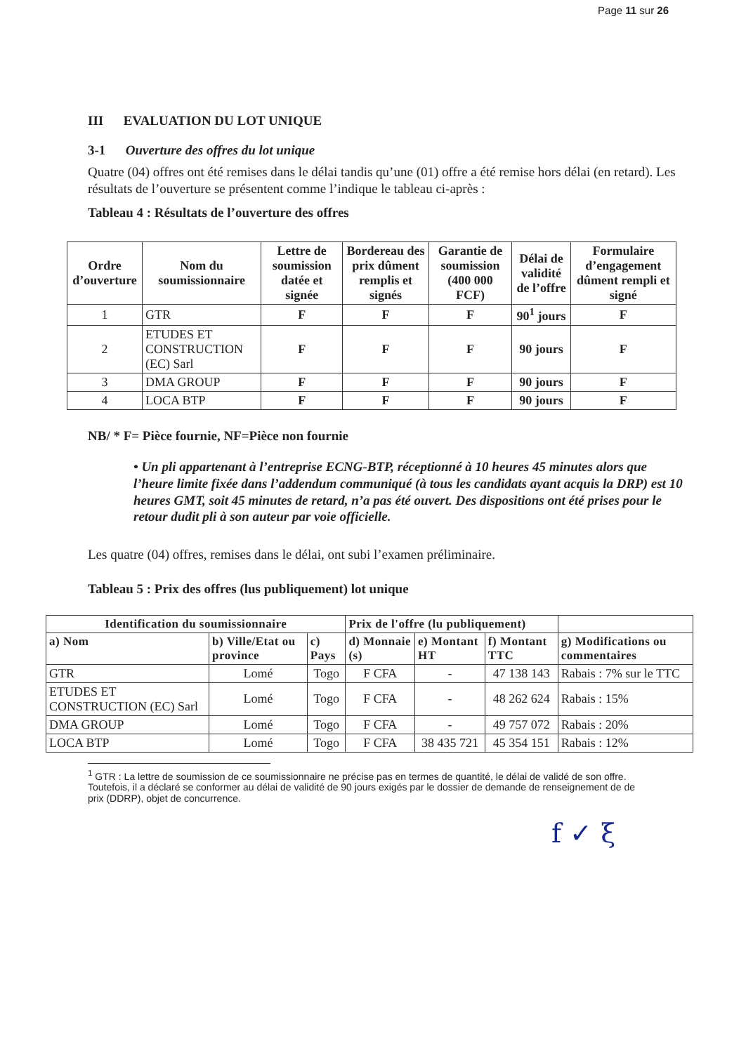Page 11 sur 26
III EVALUATION DU LOT UNIQUE
3-1 Ouverture des offres du lot unique
Quatre (04) offres ont été remises dans le délai tandis qu’une (01) offre a été remise hors délai (en retard). Les résultats de l’ouverture se présentent comme l’indique le tableau ci-après :
Tableau 4 : Résultats de l’ouverture des offres
| Ordre d’ouverture | Nom du soumissionnaire | Lettre de soumission datée et signée | Bordereau des prix dûment remplis et signés | Garantie de soumission (400 000 FCF) | Délai de validité de l’offre | Formulaire d’engagement dûment rempli et signé |
| --- | --- | --- | --- | --- | --- | --- |
| 1 | GTR | F | F | F | 90<sup>1</sup> jours | F |
| 2 | ETUDES ET CONSTRUCTION (EC) Sarl | F | F | F | 90 jours | F |
| 3 | DMA GROUP | F | F | F | 90 jours | F |
| 4 | LOCA BTP | F | F | F | 90 jours | F |
NB/ * F= Pièce fournie, NF=Pièce non fournie
• Un pli appartenant à l’entreprise ECNG-BTP, réceptionné à 10 heures 45 minutes alors que l’heure limite fixée dans l’addendum communiqué (à tous les candidats ayant acquis la DRP) est 10 heures GMT, soit 45 minutes de retard, n’a pas été ouvert. Des dispositions ont été prises pour le retour dudit pli à son auteur par voie officielle.
Les quatre (04) offres, remises dans le délai, ont subi l’examen préliminaire.
Tableau 5 : Prix des offres (lus publiquement) lot unique
| Identification du soumissionnaire | | | Prix de l'offre (lu publiquement) | | | |
| --- | --- | --- | --- | --- | --- | --- |
| a) Nom | b) Ville/Etat ou province | c) Pays | d) Monnaie (s) | e) Montant HT | f) Montant TTC | g) Modifications ou commentaires |
| GTR | Lomé | Togo | F CFA | - | 47 138 143 | Rabais : 7% sur le TTC |
| ETUDES ET CONSTRUCTION (EC) Sarl | Lomé | Togo | F CFA | - | 48 262 624 | Rabais : 15% |
| DMA GROUP | Lomé | Togo | F CFA | - | 49 757 072 | Rabais : 20% |
| LOCA BTP | Lomé | Togo | F CFA | 38 435 721 | 45 354 151 | Rabais : 12% |
<sup>1</sup> GTR : La lettre de soumission de ce soumissionnaire ne précise pas en termes de quantité, le délai de validé de son offre. Toutefois, il a déclaré se conformer au délai de validité de 90 jours exigés par le dossier de demande de renseignement de de prix (DDRP), objet de concurrence.
f ✓ ξ